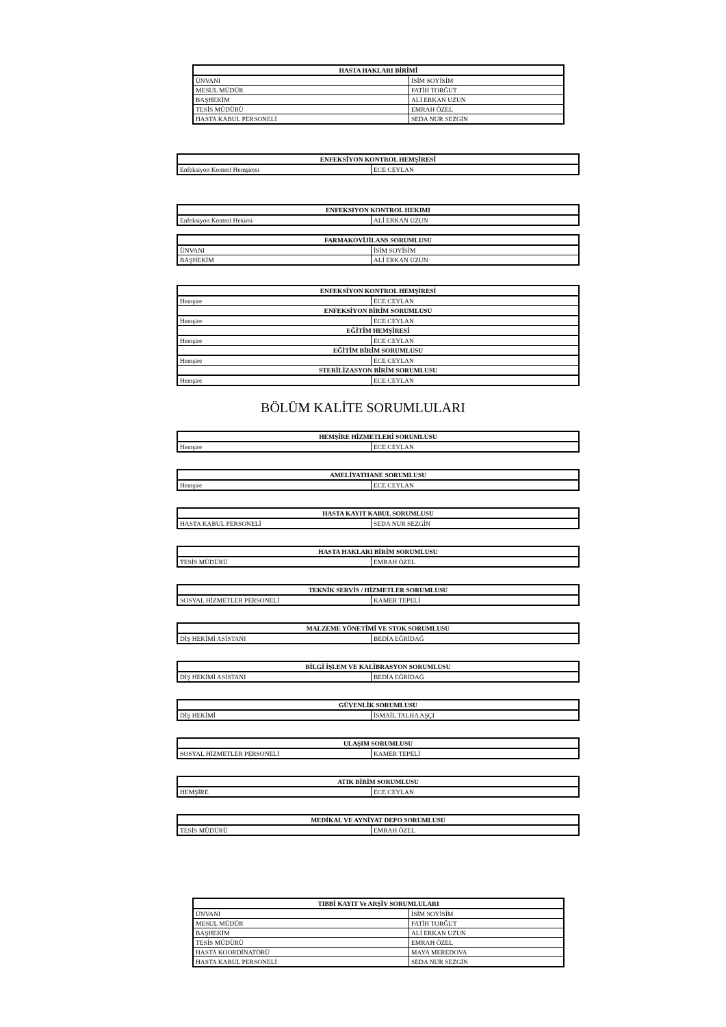| HASTA HAKLARI BİRİMİ | |
| --- | --- |
| ÜNVANI | İSİM SOYİSİM |
| MESUL MÜDÜR | FATİH TORĞUT |
| BAŞHEKİM | ALİ ERKAN UZUN |
| TESİS MÜDÜRÜ | EMRAH ÖZEL |
| HASTA KABUL PERSONELİ | SEDA NUR SEZGİN |
| ENFEKSİYON KONTROL HEMŞİRESİ | |
| --- | --- |
| Enfeksiyon Kontrol Hemşiresi | ECE CEYLAN |
| ENFEKSIYON KONTROL HEKIMI | |
| --- | --- |
| Enfeksiyon Kontrol Hekimi | ALİ ERKAN UZUN |
| FARMAKOVİJİLANS SORUMLUSU | |
| --- | --- |
| ÜNVANI | İSİM SOYİSİM |
| BAŞHEKİM | ALİ ERKAN UZUN |
| ENFEKSİYON KONTROL HEMŞİRESİ | |
| --- | --- |
| Hemşire | ECE CEYLAN |
| ENFEKSİYON BİRİM SORUMLUSU | |
| Hemşire | ECE CEYLAN |
| EĞİTİM HEMŞİRESİ | |
| Hemşire | ECE CEYLAN |
| EĞİTİM BİRİM SORUMLUSU | |
| Hemşire | ECE CEYLAN |
| STERİLİZASYON BİRİM SORUMLUSU | |
| Hemşire | ECE CEYLAN |
BÖLÜM KALİTE SORUMLULARI
| HEMŞİRE HİZMETLERİ SORUMLUSU | |
| --- | --- |
| Hemşire | ECE CEYLAN |
| AMELİYATHANE SORUMLUSU | |
| --- | --- |
| Hemşire | ECE CEYLAN |
| HASTA KAYIT KABUL SORUMLUSU | |
| --- | --- |
| HASTA KABUL PERSONELİ | SEDA NUR SEZGİN |
| HASTA HAKLARI BİRİM SORUMLUSU | |
| --- | --- |
| TESİS MÜDÜRÜ | EMRAH ÖZEL |
| TEKNİK SERVİS / HİZMETLER SORUMLUSU | |
| --- | --- |
| SOSYAL HİZMETLER PERSONELİ | KAMER TEPELİ |
| MALZEME YÖNETİMİ VE STOK SORUMLUSU | |
| --- | --- |
| DİŞ HEKİMİ ASİSTANI | BEDİA EĞRİDAĞ |
| BİLGİ İŞLEM VE KALİBRASYON SORUMLUSU | |
| --- | --- |
| DİŞ HEKİMİ ASİSTANI | BEDİA EĞRİDAĞ |
| GÜVENLİK SORUMLUSU | |
| --- | --- |
| DİŞ HEKİMİ | İSMAİL TALHA AŞÇI |
| ULAŞIM SORUMLUSU | |
| --- | --- |
| SOSYAL HİZMETLER PERSONELİ | KAMER TEPELİ |
| ATIK BİRİM SORUMLUSU | |
| --- | --- |
| HEMŞİRE | ECE CEYLAN |
| MEDİKAL VE AYNİYAT DEPO SORUMLUSU | |
| --- | --- |
| TESİS MÜDÜRÜ | EMRAH ÖZEL |
| TIBBİ KAYIT Ve ARŞİV SORUMLULARI | |
| --- | --- |
| ÜNVANI | İSİM SOYİSİM |
| MESUL MÜDÜR | FATİH TORĞUT |
| BAŞHEKİM | ALİ ERKAN UZUN |
| TESİS MÜDÜRÜ | EMRAH ÖZEL |
| HASTA KOORDİNATÖRÜ | MAYA MEREDOVA |
| HASTA KABUL PERSONELİ | SEDA NUR SEZGİN |